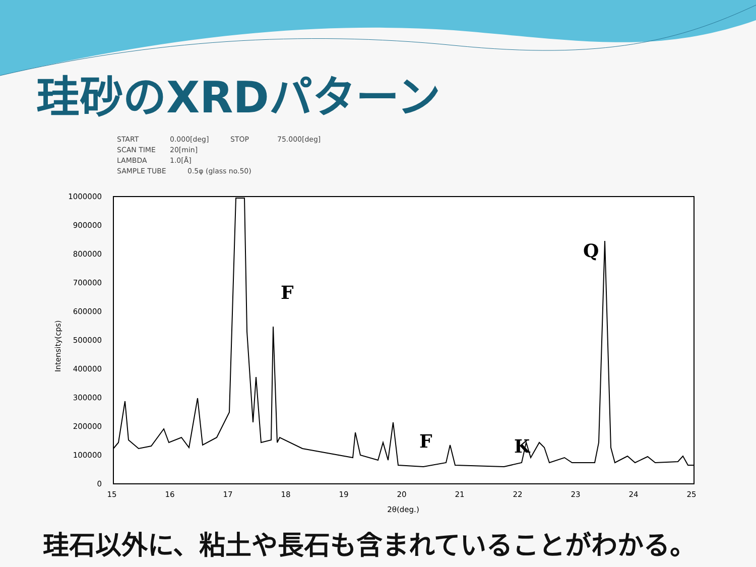珪砂のXRDパターン
START 0.000[deg] STOP 75.000[deg]
SCAN TIME 20[min]
LAMBDA 1.0[Å]
SAMPLE TUBE 0.5φ (glass no.50)
1000000
900000
800000
700000
600000
500000
400000
300000
200000
100000
0
15
16
17
18
19
20
21
22
23
24
25
2θ(deg.)
Intensity(cps)
F
F
K
Q
珪石以外に、粘土や長石も含まれていることがわかる。